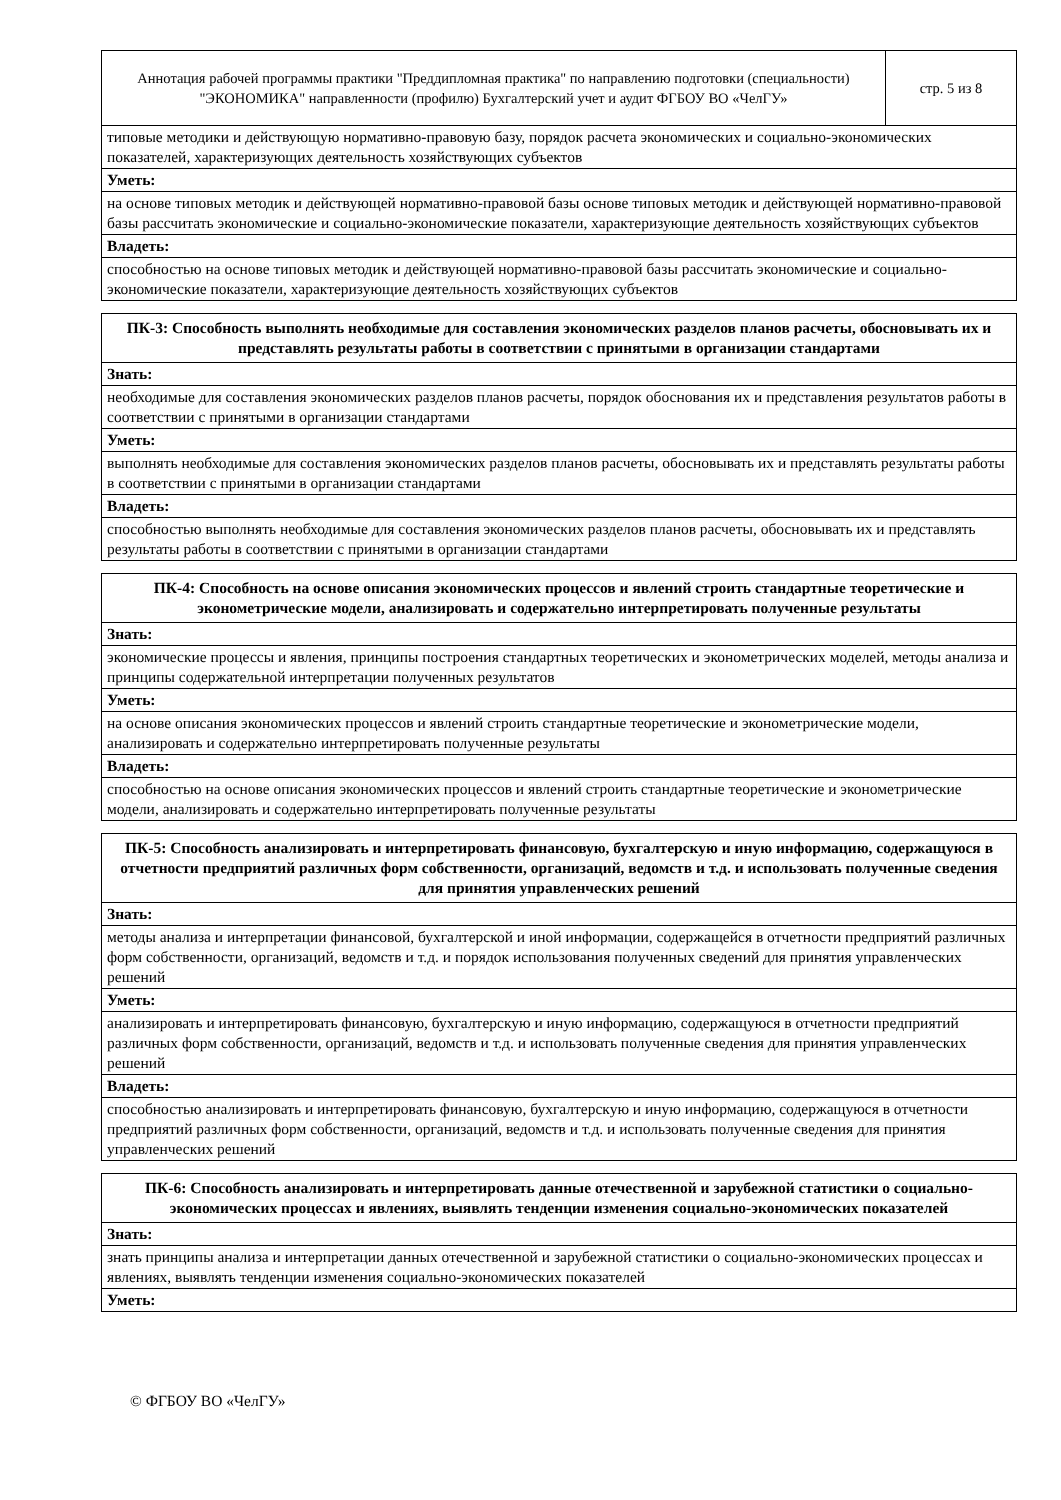| Аннотация рабочей программы практики "Преддипломная практика" по направлению подготовки (специальности) "ЭКОНОМИКА" направленности (профилю) Бухгалтерский учет и аудит ФГБОУ ВО «ЧелГУ» | стр. 5 из 8 |
| типовые методики и действующую нормативно-правовую базу, порядок расчета экономических и социально-экономических показателей, характеризующих деятельность хозяйствующих субъектов | |
| Уметь: | |
| на основе типовых методик и действующей нормативно-правовой базы основе типовых методик и действующей нормативно-правовой базы рассчитать экономические и социально-экономические показатели, характеризующие деятельность хозяйствующих субъектов | |
| Владеть: | |
| способностью на основе типовых методик и действующей нормативно-правовой базы рассчитать экономические и социально-экономические показатели, характеризующие деятельность хозяйствующих субъектов | |
| ПК-3: Способность выполнять необходимые для составления экономических разделов планов расчеты, обосновывать их и представлять результаты работы в соответствии с принятыми в организации стандартами |
| --- |
| Знать: |
| необходимые для составления экономических разделов планов расчеты, порядок обоснования их и представления результатов работы в соответствии с принятыми в организации стандартами |
| Уметь: |
| выполнять необходимые для составления экономических разделов планов расчеты, обосновывать их и представлять результаты работы в соответствии с принятыми в организации стандартами |
| Владеть: |
| способностью выполнять необходимые для составления экономических разделов планов расчеты, обосновывать их и представлять результаты работы в соответствии с принятыми в организации стандартами |
| ПК-4: Способность на основе описания экономических процессов и явлений строить стандартные теоретические и эконометрические модели, анализировать и содержательно интерпретировать полученные результаты |
| --- |
| Знать: |
| экономические процессы и явления, принципы построения стандартных теоретических и эконометрических моделей, методы анализа и принципы содержательной интерпретации полученных результатов |
| Уметь: |
| на основе описания экономических процессов и явлений строить стандартные теоретические и эконометрические модели, анализировать и содержательно интерпретировать полученные результаты |
| Владеть: |
| способностью на основе описания экономических процессов и явлений строить стандартные теоретические и эконометрические модели, анализировать и содержательно интерпретировать полученные результаты |
| ПК-5: Способность анализировать и интерпретировать финансовую, бухгалтерскую и иную информацию, содержащуюся в отчетности предприятий различных форм собственности, организаций, ведомств и т.д. и использовать полученные сведения для принятия управленческих решений |
| --- |
| Знать: |
| методы анализа и интерпретации финансовой, бухгалтерской и иной информации, содержащейся в отчетности предприятий различных форм собственности, организаций, ведомств и т.д. и порядок использования полученных сведений для принятия управленческих решений |
| Уметь: |
| анализировать и интерпретировать финансовую, бухгалтерскую и иную информацию, содержащуюся в отчетности предприятий различных форм собственности, организаций, ведомств и т.д. и использовать полученные сведения для принятия управленческих решений |
| Владеть: |
| способностью анализировать и интерпретировать финансовую, бухгалтерскую и иную информацию, содержащуюся в отчетности предприятий различных форм собственности, организаций, ведомств и т.д. и использовать полученные сведения для принятия управленческих решений |
| ПК-6: Способность анализировать и интерпретировать данные отечественной и зарубежной статистики о социально-экономических процессах и явлениях, выявлять тенденции изменения социально-экономических показателей |
| --- |
| Знать: |
| знать принципы анализа и интерпретации данных отечественной и зарубежной статистики о социально-экономических процессах и явлениях, выявлять тенденции изменения социально-экономических показателей |
| Уметь: |
© ФГБОУ ВО «ЧелГУ»